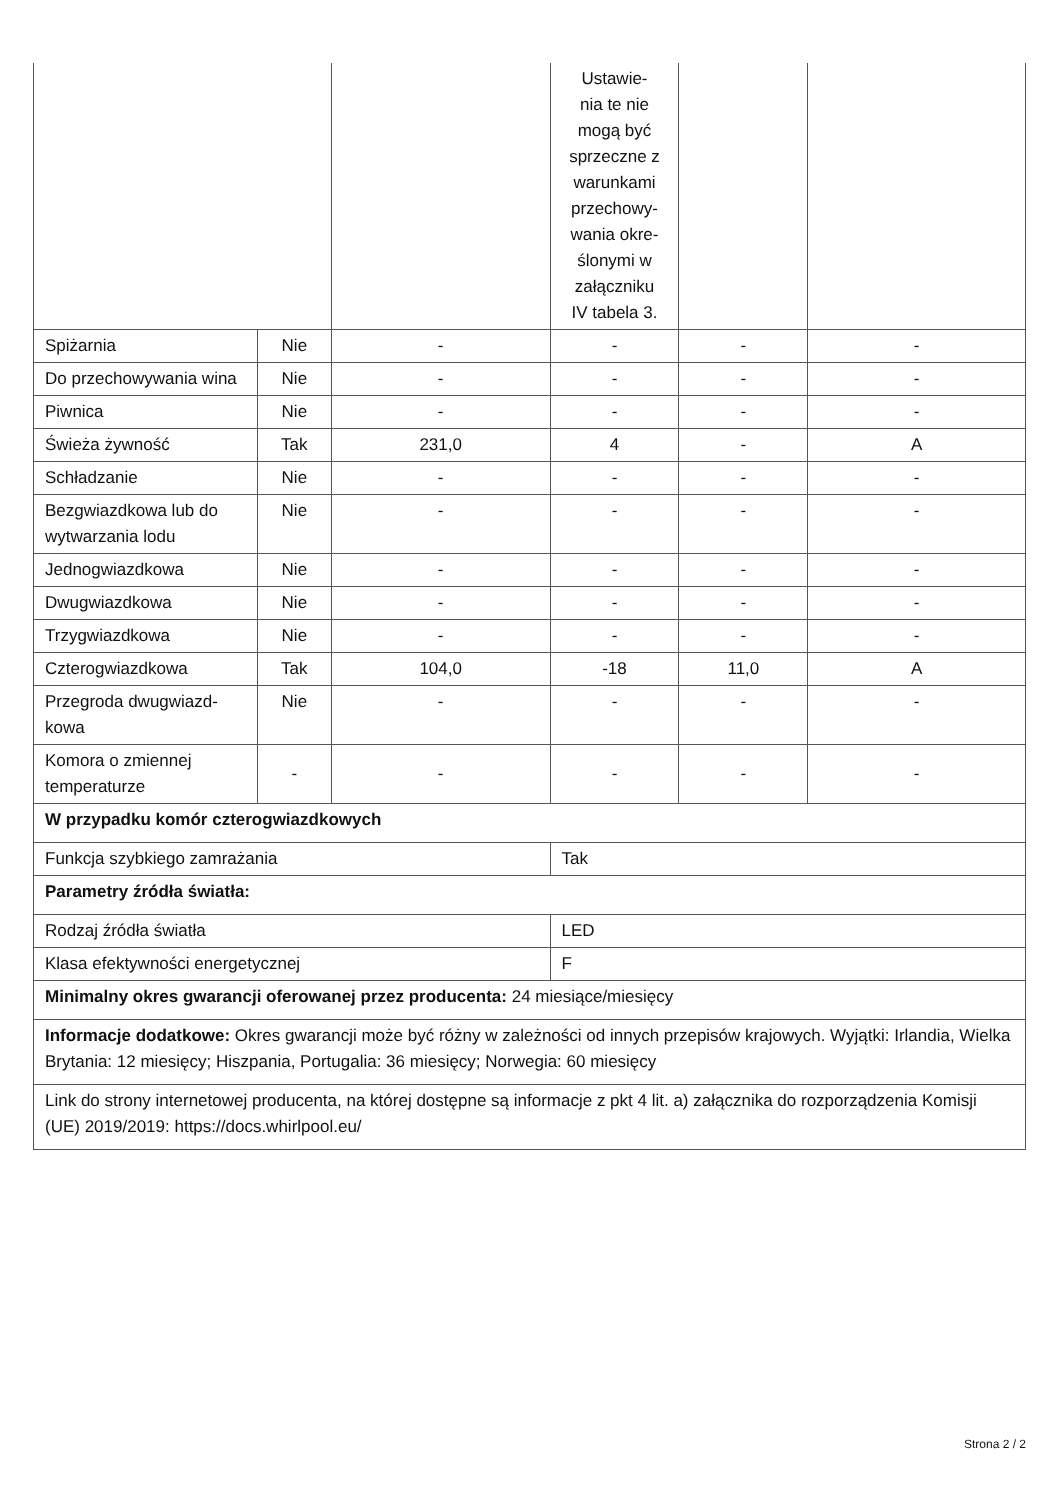| | | | Ustawie- nia te nie mogą być sprzeczne z warunkami przechowy- wania okre- ślonymi w załączniku IV tabela 3. | | |
| Spiżarnia | Nie | - | - | - | - |
| Do przechowywania wina | Nie | - | - | - | - |
| Piwnica | Nie | - | - | - | - |
| Świeża żywność | Tak | 231,0 | 4 | - | A |
| Schładzanie | Nie | - | - | - | - |
| Bezgwiazdkowa lub do wytwarzania lodu | Nie | - | - | - | - |
| Jednogwiazdkowa | Nie | - | - | - | - |
| Dwugwiazdkowa | Nie | - | - | - | - |
| Trzygwiazdkowa | Nie | - | - | - | - |
| Czterogwiazdkowa | Tak | 104,0 | -18 | 11,0 | A |
| Przegroda dwugwiazd-kowa | Nie | - | - | - | - |
| Komora o zmiennej temperaturze | - | - | - | - | - |
| W przypadku komór czterogwiazdkowych | | | | | |
| Funkcja szybkiego zamrażania | | | Tak | | |
| Parametry źródła światła: | | | | | |
| Rodzaj źródła światła | | | LED | | |
| Klasa efektywności energetycznej | | | F | | |
| Minimalny okres gwarancji oferowanej przez producenta: 24 miesiące/miesięcy | | | | | |
| Informacje dodatkowe: Okres gwarancji może być różny w zależności od innych przepisów krajowych. Wyjątki: Irlandia, Wielka Brytania: 12 miesięcy; Hiszpania, Portugalia: 36 miesięcy; Norwegia: 60 miesięcy | | | | | |
| Link do strony internetowej producenta, na której dostępne są informacje z pkt 4 lit. a) załącznika do rozporządzenia Komisji (UE) 2019/2019: https://docs.whirlpool.eu/ | | | | | |
Strona 2 / 2